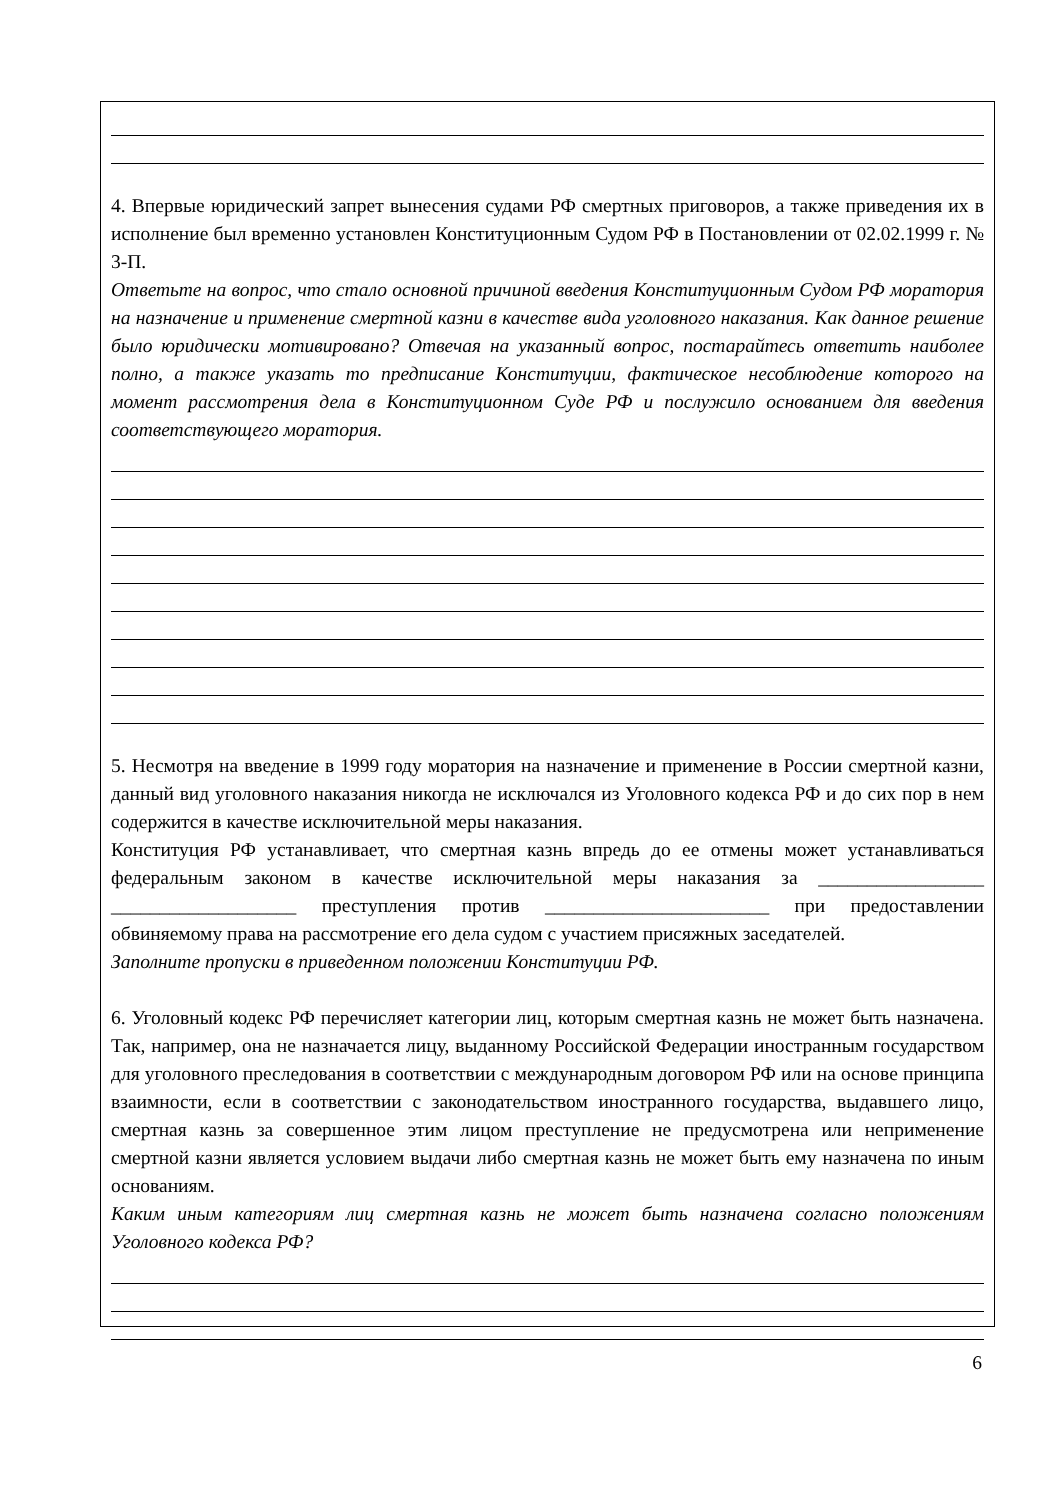4. Впервые юридический запрет вынесения судами РФ смертных приговоров, а также приведения их в исполнение был временно установлен Конституционным Судом РФ в Постановлении от 02.02.1999 г. № 3-П.
Ответьте на вопрос, что стало основной причиной введения Конституционным Судом РФ моратория на назначение и применение смертной казни в качестве вида уголовного наказания. Как данное решение было юридически мотивировано? Отвечая на указанный вопрос, постарайтесь ответить наиболее полно, а также указать то предписание Конституции, фактическое несоблюдение которого на момент рассмотрения дела в Конституционном Суде РФ и послужило основанием для введения соответствующего моратория.
5. Несмотря на введение в 1999 году моратория на назначение и применение в России смертной казни, данный вид уголовного наказания никогда не исключался из Уголовного кодекса РФ и до сих пор в нем содержится в качестве исключительной меры наказания.
Конституция РФ устанавливает, что смертная казнь впредь до ее отмены может устанавливаться федеральным законом в качестве исключительной меры наказания за _________________ ___________________ преступления против _______________________ при предоставлении обвиняемому права на рассмотрение его дела судом с участием присяжных заседателей.
Заполните пропуски в приведенном положении Конституции РФ.
6. Уголовный кодекс РФ перечисляет категории лиц, которым смертная казнь не может быть назначена. Так, например, она не назначается лицу, выданному Российской Федерации иностранным государством для уголовного преследования в соответствии с международным договором РФ или на основе принципа взаимности, если в соответствии с законодательством иностранного государства, выдавшего лицо, смертная казнь за совершенное этим лицом преступление не предусмотрена или неприменение смертной казни является условием выдачи либо смертная казнь не может быть ему назначена по иным основаниям.
Каким иным категориям лиц смертная казнь не может быть назначена согласно положениям Уголовного кодекса РФ?
6